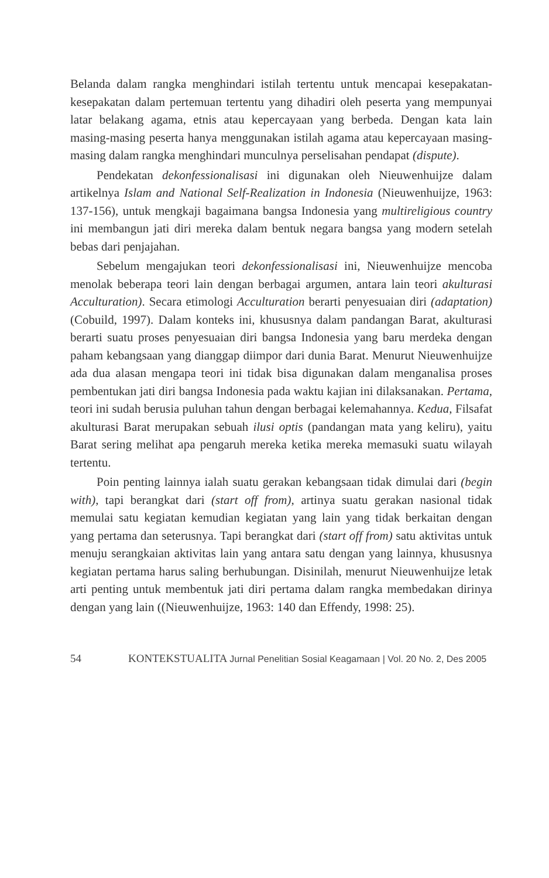Belanda dalam rangka menghindari istilah tertentu untuk mencapai kesepakatan-kesepakatan dalam pertemuan tertentu yang dihadiri oleh peserta yang mempunyai latar belakang agama, etnis atau kepercayaan yang berbeda. Dengan kata lain masing-masing peserta hanya menggunakan istilah agama atau kepercayaan masing-masing dalam rangka menghindari munculnya perselisahan pendapat (dispute).
Pendekatan dekonfessionalisasi ini digunakan oleh Nieuwenhuijze dalam artikelnya Islam and National Self-Realization in Indonesia (Nieuwenhuijze, 1963: 137-156), untuk mengkaji bagaimana bangsa Indonesia yang multireligious country ini membangun jati diri mereka dalam bentuk negara bangsa yang modern setelah bebas dari penjajahan.
Sebelum mengajukan teori dekonfessionalisasi ini, Nieuwenhuijze mencoba menolak beberapa teori lain dengan berbagai argumen, antara lain teori akulturasi Acculturation). Secara etimologi Acculturation berarti penyesuaian diri (adaptation) (Cobuild, 1997). Dalam konteks ini, khususnya dalam pandangan Barat, akulturasi berarti suatu proses penyesuaian diri bangsa Indonesia yang baru merdeka dengan paham kebangsaan yang dianggap diimpor dari dunia Barat. Menurut Nieuwenhuijze ada dua alasan mengapa teori ini tidak bisa digunakan dalam menganalisa proses pembentukan jati diri bangsa Indonesia pada waktu kajian ini dilaksanakan. Pertama, teori ini sudah berusia puluhan tahun dengan berbagai kelemahannya. Kedua, Filsafat akulturasi Barat merupakan sebuah ilusi optis (pandangan mata yang keliru), yaitu Barat sering melihat apa pengaruh mereka ketika mereka memasuki suatu wilayah tertentu.
Poin penting lainnya ialah suatu gerakan kebangsaan tidak dimulai dari (begin with), tapi berangkat dari (start off from), artinya suatu gerakan nasional tidak memulai satu kegiatan kemudian kegiatan yang lain yang tidak berkaitan dengan yang pertama dan seterusnya. Tapi berangkat dari (start off from) satu aktivitas untuk menuju serangkaian aktivitas lain yang antara satu dengan yang lainnya, khususnya kegiatan pertama harus saling berhubungan. Disinilah, menurut Nieuwenhuijze letak arti penting untuk membentuk jati diri pertama dalam rangka membedakan dirinya dengan yang lain ((Nieuwenhuijze, 1963: 140 dan Effendy, 1998: 25).
54 KONTEKSTUALITA Jurnal Penelitian Sosial Keagamaan | Vol. 20 No. 2, Des 2005